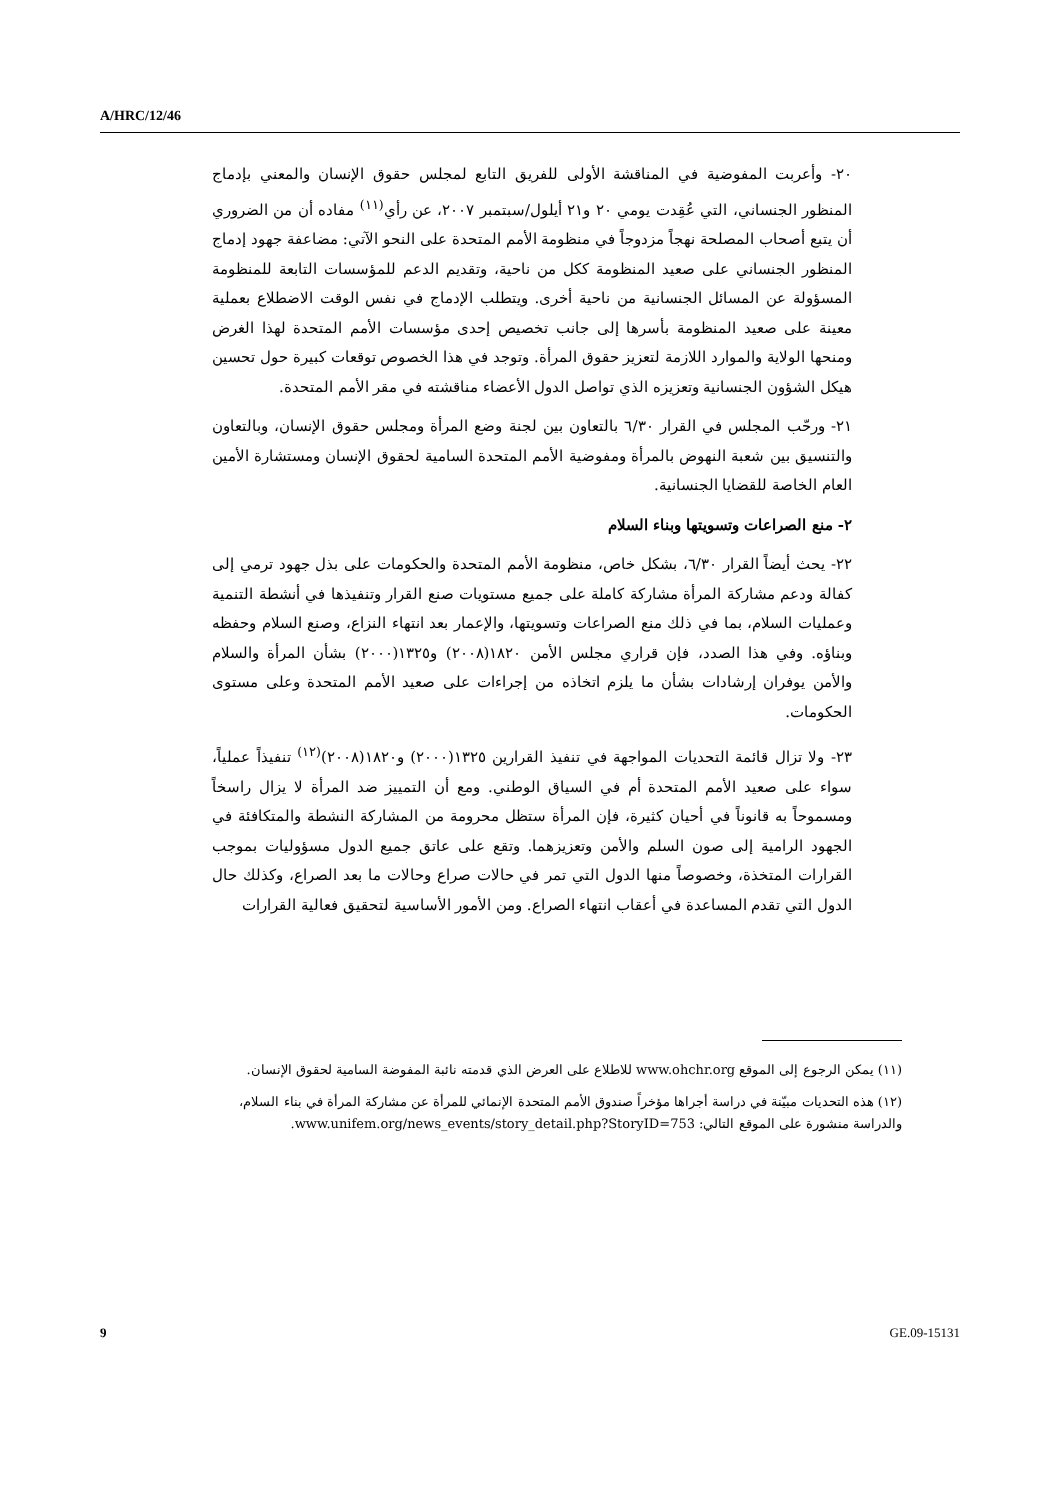A/HRC/12/46
٢٠- وأعربت المفوضية في المناقشة الأولى للفريق التابع لمجلس حقوق الإنسان والمعني بإدماج المنظور الجنساني، التي عُقِدت يومي ٢٠ و٢١ أيلول/سبتمبر ٢٠٠٧، عن رأي<sup>(١١)</sup> مفاده أن من الضروري أن يتبع أصحاب المصلحة نهجاً مزدوجاً في منظومة الأمم المتحدة على النحو الآتي: مضاعفة جهود إدماج المنظور الجنساني على صعيد المنظومة ككل من ناحية، وتقديم الدعم للمؤسسات التابعة للمنظومة المسؤولة عن المسائل الجنسانية من ناحية أخرى. ويتطلب الإدماج في نفس الوقت الاضطلاع بعملية معينة على صعيد المنظومة بأسرها إلى جانب تخصيص إحدى مؤسسات الأمم المتحدة لهذا الغرض ومنحها الولاية والموارد اللازمة لتعزيز حقوق المرأة. وتوجد في هذا الخصوص توقعات كبيرة حول تحسين هيكل الشؤون الجنسانية وتعزيزه الذي تواصل الدول الأعضاء مناقشته في مقر الأمم المتحدة.
٢١- ورحّب المجلس في القرار ٦/٣٠ بالتعاون بين لجنة وضع المرأة ومجلس حقوق الإنسان، وبالتعاون والتنسيق بين شعبة النهوض بالمرأة ومفوضية الأمم المتحدة السامية لحقوق الإنسان ومستشارة الأمين العام الخاصة للقضايا الجنسانية.
٢- منع الصراعات وتسويتها وبناء السلام
٢٢- يحث أيضاً القرار ٦/٣٠، بشكل خاص، منظومة الأمم المتحدة والحكومات على بذل جهود ترمي إلى كفالة ودعم مشاركة المرأة مشاركة كاملة على جميع مستويات صنع القرار وتنفيذها في أنشطة التنمية وعمليات السلام، بما في ذلك منع الصراعات وتسويتها، والإعمار بعد انتهاء النزاع، وصنع السلام وحفظه وبناؤه. وفي هذا الصدد، فإن قراري مجلس الأمن ١٨٢٠(٢٠٠٨) و١٣٢٥(٢٠٠٠) بشأن المرأة والسلام والأمن يوفران إرشادات بشأن ما يلزم اتخاذه من إجراءات على صعيد الأمم المتحدة وعلى مستوى الحكومات.
٢٣- ولا تزال قائمة التحديات المواجهة في تنفيذ القرارين ١٣٢٥(٢٠٠٠) و١٨٢٠(٢٠٠٨)<sup>(١٢)</sup> تنفيذاً عملياً، سواء على صعيد الأمم المتحدة أم في السياق الوطني. ومع أن التمييز ضد المرأة لا يزال راسخاً ومسموحاً به قانوناً في أحيان كثيرة، فإن المرأة ستظل محرومة من المشاركة النشطة والمتكافئة في الجهود الرامية إلى صون السلم والأمن وتعزيزهما. وتقع على عاتق جميع الدول مسؤوليات بموجب القرارات المتخذة، وخصوصاً منها الدول التي تمر في حالات صراع وحالات ما بعد الصراع، وكذلك حال الدول التي تقدم المساعدة في أعقاب انتهاء الصراع. ومن الأمور الأساسية لتحقيق فعالية القرارات
(١١) يمكن الرجوع إلى الموقع www.ohchr.org للاطلاع على العرض الذي قدمته نائبة المفوضة السامية لحقوق الإنسان.
(١٢) هذه التحديات مبيّنة في دراسة أجراها مؤخراً صندوق الأمم المتحدة الإنمائي للمرأة عن مشاركة المرأة في بناء السلام، والدراسة منشورة على الموقع التالي: www.unifem.org/news_events/story_detail.php?StoryID=753.
9 GE.09-15131